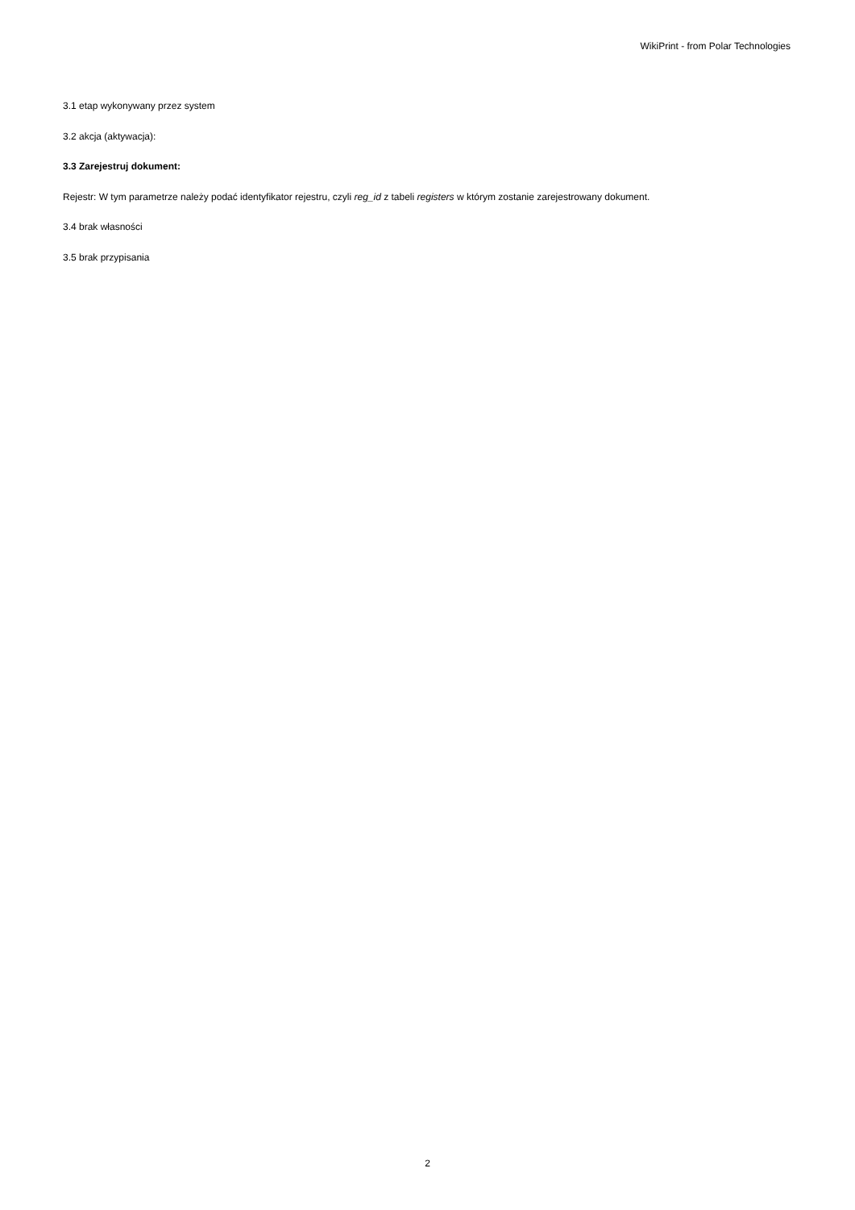WikiPrint - from Polar Technologies
3.1 etap wykonywany przez system
3.2 akcja (aktywacja):
3.3 Zarejestruj dokument:
Rejestr: W tym parametrze należy podać identyfikator rejestru, czyli reg_id z tabeli registers w którym zostanie zarejestrowany dokument.
3.4 brak własności
3.5 brak przypisania
2